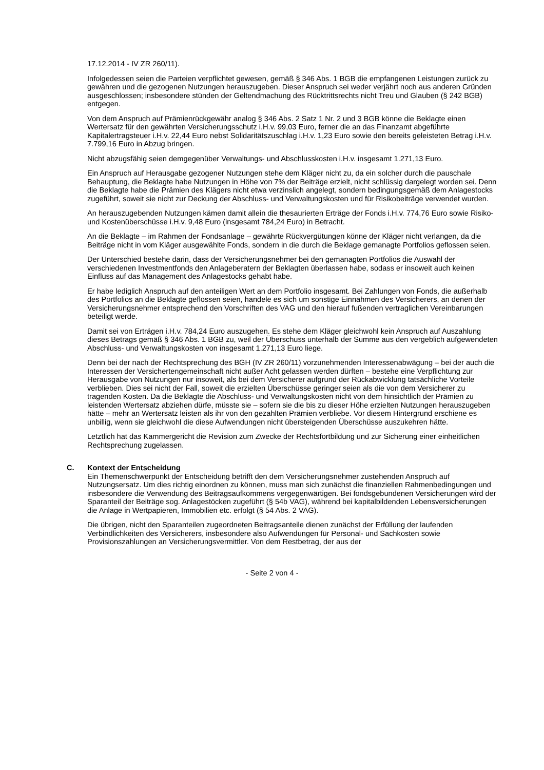17.12.2014 - IV ZR 260/11).
Infolgedessen seien die Parteien verpflichtet gewesen, gemäß § 346 Abs. 1 BGB die empfangenen Leistungen zurück zu gewähren und die gezogenen Nutzungen herauszugeben. Dieser Anspruch sei weder verjährt noch aus anderen Gründen ausgeschlossen; insbesondere stünden der Geltendmachung des Rücktrittsrechts nicht Treu und Glauben (§ 242 BGB) entgegen.
Von dem Anspruch auf Prämienrückgewähr analog § 346 Abs. 2 Satz 1 Nr. 2 und 3 BGB könne die Beklagte einen Wertersatz für den gewährten Versicherungsschutz i.H.v. 99,03 Euro, ferner die an das Finanzamt abgeführte Kapitalertragsteuer i.H.v. 22,44 Euro nebst Solidaritätszuschlag i.H.v. 1,23 Euro sowie den bereits geleisteten Betrag i.H.v. 7.799,16 Euro in Abzug bringen.
Nicht abzugsfähig seien demgegenüber Verwaltungs- und Abschlusskosten i.H.v. insgesamt 1.271,13 Euro.
Ein Anspruch auf Herausgabe gezogener Nutzungen stehe dem Kläger nicht zu, da ein solcher durch die pauschale Behauptung, die Beklagte habe Nutzungen in Höhe von 7% der Beiträge erzielt, nicht schlüssig dargelegt worden sei. Denn die Beklagte habe die Prämien des Klägers nicht etwa verzinslich angelegt, sondern bedingungsgemäß dem Anlagestocks zugeführt, soweit sie nicht zur Deckung der Abschluss- und Verwaltungskosten und für Risikobeiträge verwendet wurden.
An herauszugebenden Nutzungen kämen damit allein die thesaurierten Erträge der Fonds i.H.v. 774,76 Euro sowie Risiko- und Kostenüberschüsse i.H.v. 9,48 Euro (insgesamt 784,24 Euro) in Betracht.
An die Beklagte – im Rahmen der Fondsanlage – gewährte Rückvergütungen könne der Kläger nicht verlangen, da die Beiträge nicht in vom Kläger ausgewählte Fonds, sondern in die durch die Beklage gemanagte Portfolios geflossen seien.
Der Unterschied bestehe darin, dass der Versicherungsnehmer bei den gemanagten Portfolios die Auswahl der verschiedenen Investmentfonds den Anlageberatern der Beklagten überlassen habe, sodass er insoweit auch keinen Einfluss auf das Management des Anlagestocks gehabt habe.
Er habe lediglich Anspruch auf den anteiligen Wert an dem Portfolio insgesamt. Bei Zahlungen von Fonds, die außerhalb des Portfolios an die Beklagte geflossen seien, handele es sich um sonstige Einnahmen des Versicherers, an denen der Versicherungsnehmer entsprechend den Vorschriften des VAG und den hierauf fußenden vertraglichen Vereinbarungen beteiligt werde.
Damit sei von Erträgen i.H.v. 784,24 Euro auszugehen. Es stehe dem Kläger gleichwohl kein Anspruch auf Auszahlung dieses Betrags gemäß § 346 Abs. 1 BGB zu, weil der Überschuss unterhalb der Summe aus den vergeblich aufgewendeten Abschluss- und Verwaltungskosten von insgesamt 1.271,13 Euro liege.
Denn bei der nach der Rechtsprechung des BGH (IV ZR 260/11) vorzunehmenden Interessenabwägung – bei der auch die Interessen der Versichertengemeinschaft nicht außer Acht gelassen werden dürften – bestehe eine Verpflichtung zur Herausgabe von Nutzungen nur insoweit, als bei dem Versicherer aufgrund der Rückabwicklung tatsächliche Vorteile verblieben. Dies sei nicht der Fall, soweit die erzielten Überschüsse geringer seien als die von dem Versicherer zu tragenden Kosten. Da die Beklagte die Abschluss- und Verwaltungskosten nicht von dem hinsichtlich der Prämien zu leistenden Wertersatz abziehen dürfe, müsste sie – sofern sie die bis zu dieser Höhe erzielten Nutzungen herauszugeben hätte – mehr an Wertersatz leisten als ihr von den gezahlten Prämien verbliebe. Vor diesem Hintergrund erschiene es unbillig, wenn sie gleichwohl die diese Aufwendungen nicht übersteigenden Überschüsse auszukehren hätte.
Letztlich hat das Kammergericht die Revision zum Zwecke der Rechtsfortbildung und zur Sicherung einer einheitlichen Rechtsprechung zugelassen.
C. Kontext der Entscheidung
Ein Themenschwerpunkt der Entscheidung betrifft den dem Versicherungsnehmer zustehenden Anspruch auf Nutzungsersatz. Um dies richtig einordnen zu können, muss man sich zunächst die finanziellen Rahmenbedingungen und insbesondere die Verwendung des Beitragsaufkommens vergegenwärtigen. Bei fondsgebundenen Versicherungen wird der Sparanteil der Beiträge sog. Anlagestöcken zugeführt (§ 54b VAG), während bei kapitalbildenden Lebensversicherungen die Anlage in Wertpapieren, Immobilien etc. erfolgt (§ 54 Abs. 2 VAG).
Die übrigen, nicht den Sparanteilen zugeordneten Beitragsanteile dienen zunächst der Erfüllung der laufenden Verbindlichkeiten des Versicherers, insbesondere also Aufwendungen für Personal- und Sachkosten sowie Provisionszahlungen an Versicherungsvermittler. Von dem Restbetrag, der aus der
- Seite 2 von 4 -